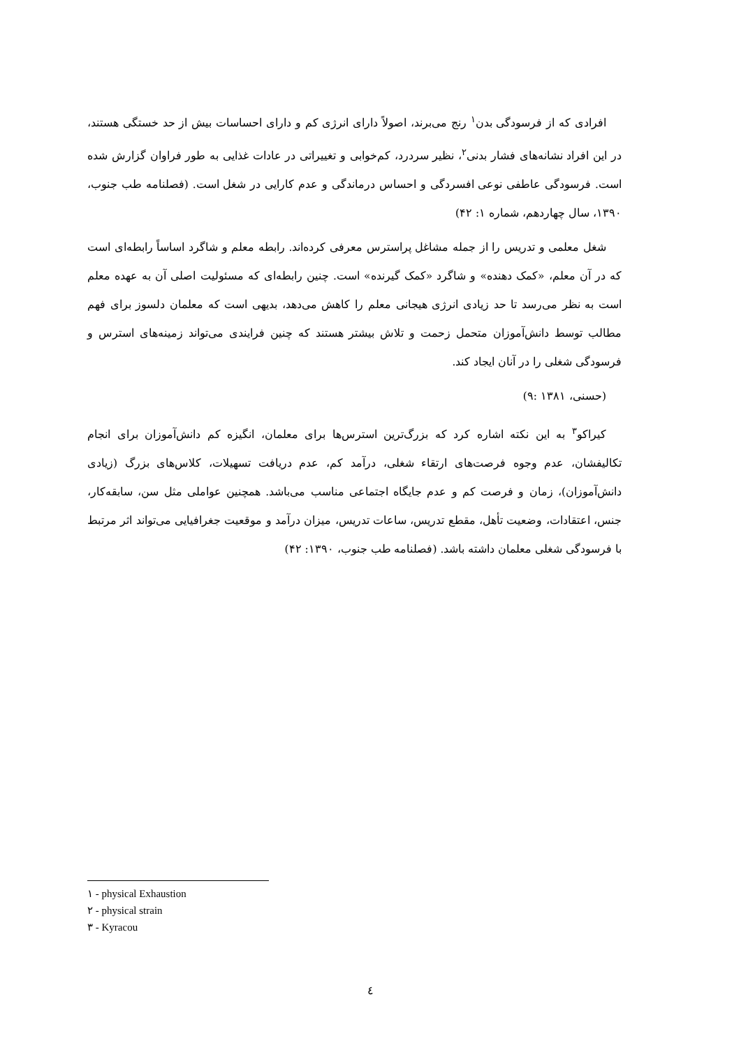افرادی که از فرسودگی بدن<sup>۱</sup> رنج می‌برند، اصولاً دارای انرژی کم و دارای احساسات بیش از حد خستگی هستند، در این افراد نشانه‌های فشار بدنی<sup>۲</sup>، نظیر سردرد، کم‌خوابی و تغییراتی در عادات غذایی به طور فراوان گزارش شده است. فرسودگی عاطفی نوعی افسردگی و احساس درماندگی و عدم کارایی در شغل است. (فصلنامه طب جنوب، ۱۳۹۰، سال چهاردهم، شماره ۱: ۴۲)
شغل معلمی و تدریس را از جمله مشاغل پراسترس معرفی کرده‌اند. رابطه معلم و شاگرد اساساً رابطه‌ای است که در آن معلم، «کمک دهنده» و شاگرد «کمک گیرنده» است. چنین رابطه‌ای که مسئولیت اصلی آن به عهده معلم است به نظر می‌رسد تا حد زیادی انرژی هیجانی معلم را کاهش می‌دهد، بدیهی است که معلمان دلسوز برای فهم مطالب توسط دانش‌آموزان متحمل زحمت و تلاش بیشتر هستند که چنین فرایندی می‌تواند زمینه‌های استرس و فرسودگی شغلی را در آنان ایجاد کند.
(حسنی، ۱۳۸۱ :۹)
کیراکو<sup>۳</sup> به این نکته اشاره کرد که بزرگ‌ترین استرس‌ها برای معلمان، انگیزه کم دانش‌آموزان برای انجام تکالیفشان، عدم وجوه فرصت‌های ارتقاء شغلی، درآمد کم، عدم دریافت تسهیلات، کلاس‌های بزرگ (زیادی دانش‌آموزان)، زمان و فرصت کم و عدم جایگاه اجتماعی مناسب می‌باشد. همچنین عواملی مثل سن، سابقه‌کار، جنس، اعتقادات، وضعیت تأهل، مقطع تدریس، ساعات تدریس، میزان درآمد و موقعیت جغرافیایی می‌تواند اثر مرتبط با فرسودگی شغلی معلمان داشته باشد. (فصلنامه طب جنوب، ۱۳۹۰: ۴۲)
۱ - physical Exhaustion
۲ - physical strain
۳ - Kyracou
٤